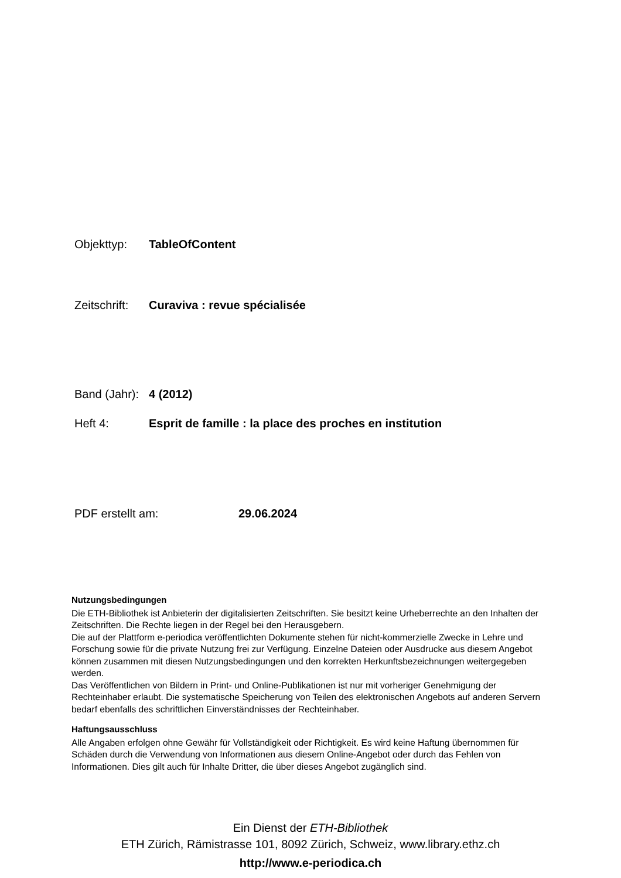Objekttyp: TableOfContent
Zeitschrift: Curaviva : revue spécialisée
Band (Jahr): 4 (2012)
Heft 4: Esprit de famille : la place des proches en institution
PDF erstellt am: 29.06.2024
Nutzungsbedingungen
Die ETH-Bibliothek ist Anbieterin der digitalisierten Zeitschriften. Sie besitzt keine Urheberrechte an den Inhalten der Zeitschriften. Die Rechte liegen in der Regel bei den Herausgebern.
Die auf der Plattform e-periodica veröffentlichten Dokumente stehen für nicht-kommerzielle Zwecke in Lehre und Forschung sowie für die private Nutzung frei zur Verfügung. Einzelne Dateien oder Ausdrucke aus diesem Angebot können zusammen mit diesen Nutzungsbedingungen und den korrekten Herkunftsbezeichnungen weitergegeben werden.
Das Veröffentlichen von Bildern in Print- und Online-Publikationen ist nur mit vorheriger Genehmigung der Rechteinhaber erlaubt. Die systematische Speicherung von Teilen des elektronischen Angebots auf anderen Servern bedarf ebenfalls des schriftlichen Einverständnisses der Rechteinhaber.
Haftungsausschluss
Alle Angaben erfolgen ohne Gewähr für Vollständigkeit oder Richtigkeit. Es wird keine Haftung übernommen für Schäden durch die Verwendung von Informationen aus diesem Online-Angebot oder durch das Fehlen von Informationen. Dies gilt auch für Inhalte Dritter, die über dieses Angebot zugänglich sind.
Ein Dienst der ETH-Bibliothek
ETH Zürich, Rämistrasse 101, 8092 Zürich, Schweiz, www.library.ethz.ch
http://www.e-periodica.ch